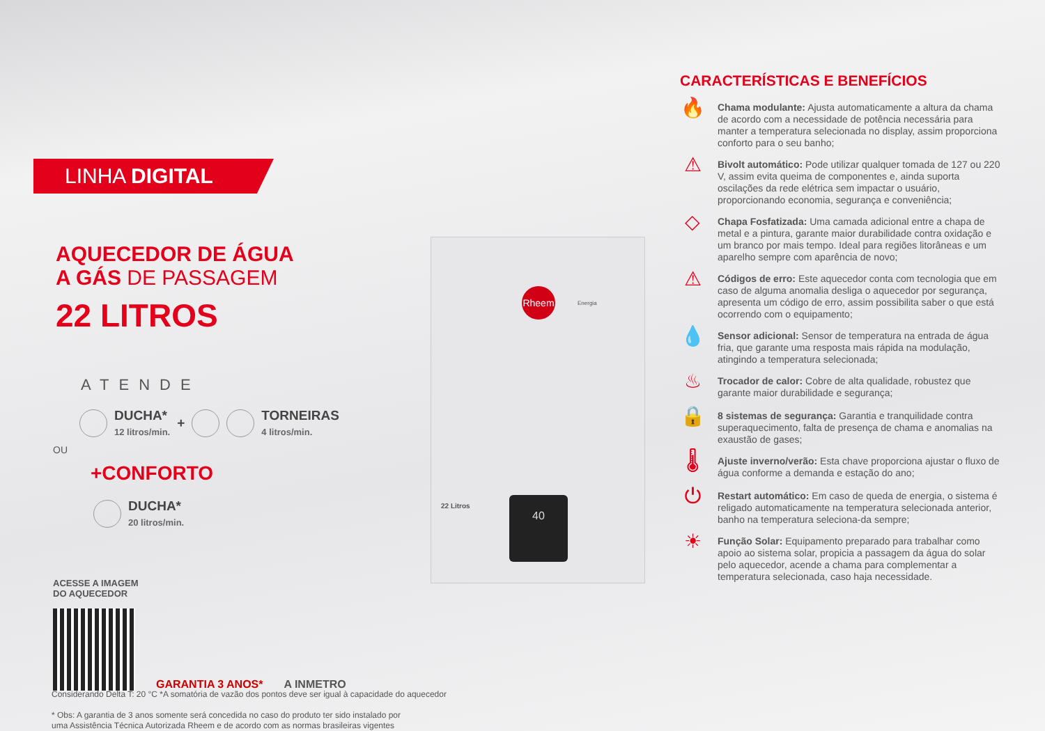LINHA DIGITAL
AQUECEDOR DE ÁGUA
A GÁS DE PASSAGEM
22 LITROS
ATENDE
DUCHA*
12 litros/min. + TORNEIRAS
4 litros/min.
OU
+CONFORTO
DUCHA*
20 litros/min.
ACESSE A IMAGEM
DO AQUECEDOR
GARANTIA 3 ANOS* A INMETRO
Rheem
Energia
22 Litros 40
CARACTERÍSTICAS E BENEFÍCIOS
🔥
Chama modulante: Ajusta automaticamente a altura da chama de acordo com a necessidade de potência necessária para manter a temperatura selecionada no display, assim proporciona conforto para o seu banho;
⚠
Bivolt automático: Pode utilizar qualquer tomada de 127 ou 220 V, assim evita queima de componentes e, ainda suporta oscilações da rede elétrica sem impactar o usuário, proporcionando economia, segurança e conveniência;
◇
Chapa Fosfatizada: Uma camada adicional entre a chapa de metal e a pintura, garante maior durabilidade contra oxidação e um branco por mais tempo. Ideal para regiões litorâneas e um aparelho sempre com aparência de novo;
⚠
Códigos de erro: Este aquecedor conta com tecnologia que em caso de alguma anomalia desliga o aquecedor por segurança, apresenta um código de erro, assim possibilita saber o que está ocorrendo com o equipamento;
💧
Sensor adicional: Sensor de temperatura na entrada de água fria, que garante uma resposta mais rápida na modulação, atingindo a temperatura selecionada;
♨
Trocador de calor: Cobre de alta qualidade, robustez que garante maior durabilidade e segurança;
🔒
8 sistemas de segurança: Garantia e tranquilidade contra superaquecimento, falta de presença de chama e anomalias na exaustão de gases;
🌡
Ajuste inverno/verão: Esta chave proporciona ajustar o fluxo de água conforme a demanda e estação do ano;
⏻
Restart automático: Em caso de queda de energia, o sistema é religado automaticamente na temperatura selecionada anterior, banho na temperatura seleciona-da sempre;
☀
Função Solar: Equipamento preparado para trabalhar como apoio ao sistema solar, propicia a passagem da água do solar pelo aquecedor, acende a chama para complementar a temperatura selecionada, caso haja necessidade.
Considerando Delta T: 20 °C *A somatória de vazão dos pontos deve ser igual à capacidade do aquecedor
* Obs: A garantia de 3 anos somente será concedida no caso do produto ter sido instalado por
uma Assistência Técnica Autorizada Rheem e de acordo com as normas brasileiras vigentes